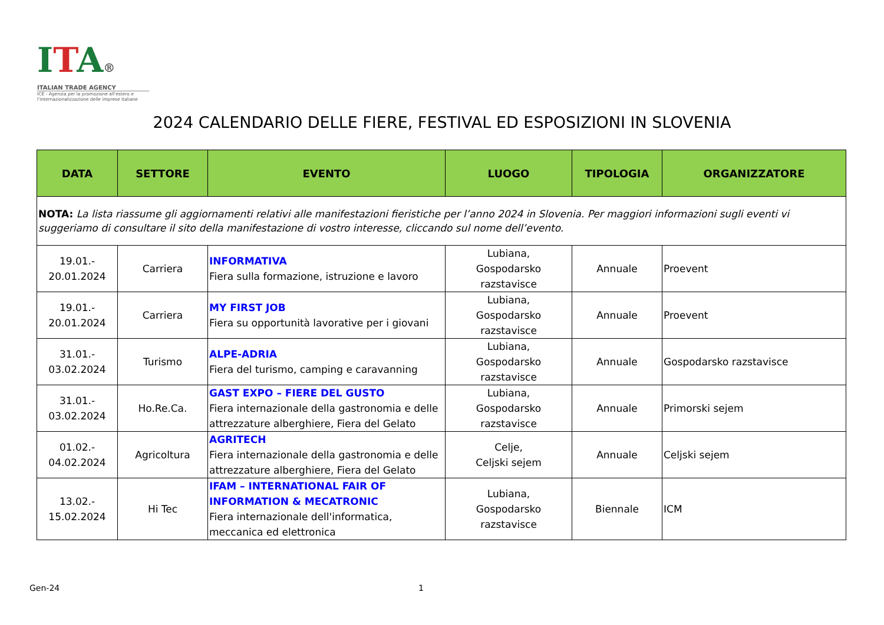ITA®
ITALIAN TRADE AGENCY
ICE - Agenzia per la promozione all'estero e l'internazionalizzazione delle imprese italiane
2024 CALENDARIO DELLE FIERE, FESTIVAL ED ESPOSIZIONI IN SLOVENIA
| DATA | SETTORE | EVENTO | LUOGO | TIPOLOGIA | ORGANIZZATORE |
| --- | --- | --- | --- | --- | --- |
| NOTA: La lista riassume gli aggiornamenti relativi alle manifestazioni fieristiche per l’anno 2024 in Slovenia. Per maggiori informazioni sugli eventi vi suggeriamo di consultare il sito della manifestazione di vostro interesse, cliccando sul nome dell’evento. | | | | | |
| 19.01.- 20.01.2024 | Carriera | INFORMATIVA Fiera sulla formazione, istruzione e lavoro | Lubiana, Gospodarsko razstavisce | Annuale | Proevent |
| 19.01.- 20.01.2024 | Carriera | MY FIRST JOB Fiera su opportunità lavorative per i giovani | Lubiana, Gospodarsko razstavisce | Annuale | Proevent |
| 31.01.- 03.02.2024 | Turismo | ALPE-ADRIA Fiera del turismo, camping e caravanning | Lubiana, Gospodarsko razstavisce | Annuale | Gospodarsko razstavisce |
| 31.01.- 03.02.2024 | Ho.Re.Ca. | GAST EXPO – FIERE DEL GUSTO Fiera internazionale della gastronomia e delle attrezzature alberghiere, Fiera del Gelato | Lubiana, Gospodarsko razstavisce | Annuale | Primorski sejem |
| 01.02.- 04.02.2024 | Agricoltura | AGRITECH Fiera internazionale della gastronomia e delle attrezzature alberghiere, Fiera del Gelato | Celje, Celjski sejem | Annuale | Celjski sejem |
| 13.02.- 15.02.2024 | Hi Tec | IFAM – INTERNATIONAL FAIR OF INFORMATION & MECATRONIC Fiera internazionale dell'informatica, meccanica ed elettronica | Lubiana, Gospodarsko razstavisce | Biennale | ICM |
Gen-24 1